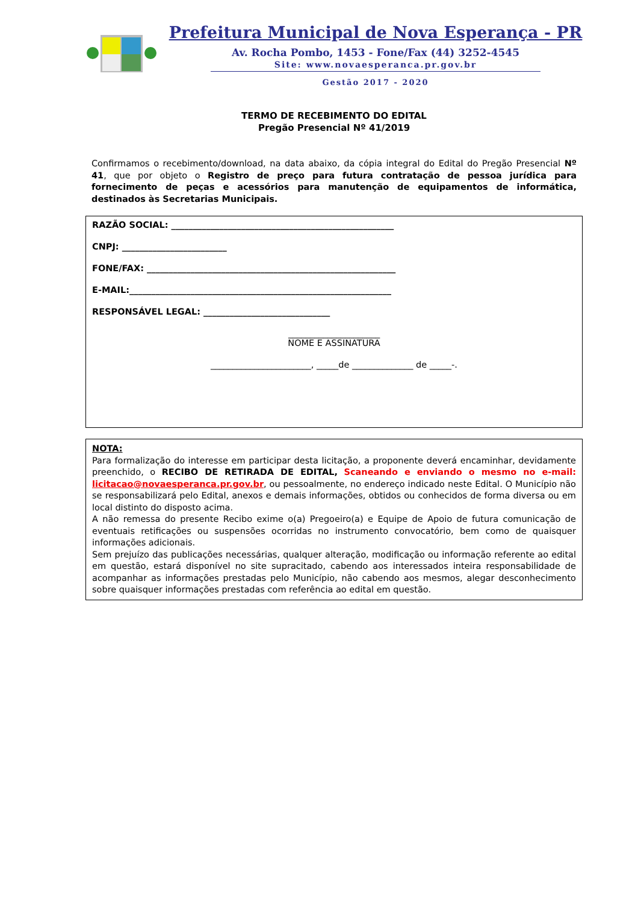Prefeitura Municipal de Nova Esperança - PR
Av. Rocha Pombo, 1453 - Fone/Fax (44) 3252-4545
Site: www.novaesperanca.pr.gov.br
Gestão 2017 - 2020
TERMO DE RECEBIMENTO DO EDITAL
Pregão Presencial Nº 41/2019
Confirmamos o recebimento/download, na data abaixo, da cópia integral do Edital do Pregão Presencial Nº 41, que por objeto o Registro de preço para futura contratação de pessoa jurídica para fornecimento de peças e acessórios para manutenção de equipamentos de informática, destinados às Secretarias Municipais.
RAZÃO SOCIAL: ___________________________________________________
CNPJ: ________________________
FONE/FAX: _________________________________________________________
E-MAIL:____________________________________________________________
RESPONSÁVEL LEGAL: _____________________________
_____________________
NOME E ASSINATURA
_______________________, _____de ______________ de _____-.
NOTA:
Para formalização do interesse em participar desta licitação, a proponente deverá encaminhar, devidamente preenchido, o RECIBO DE RETIRADA DE EDITAL, Scaneando e enviando o mesmo no e-mail: licitacao@novaesperanca.pr.gov.br, ou pessoalmente, no endereço indicado neste Edital. O Município não se responsabilizará pelo Edital, anexos e demais informações, obtidos ou conhecidos de forma diversa ou em local distinto do disposto acima.
A não remessa do presente Recibo exime o(a) Pregoeiro(a) e Equipe de Apoio de futura comunicação de eventuais retificações ou suspensões ocorridas no instrumento convocatório, bem como de quaisquer informações adicionais.
Sem prejuízo das publicações necessárias, qualquer alteração, modificação ou informação referente ao edital em questão, estará disponível no site supracitado, cabendo aos interessados inteira responsabilidade de acompanhar as informações prestadas pelo Município, não cabendo aos mesmos, alegar desconhecimento sobre quaisquer informações prestadas com referência ao edital em questão.